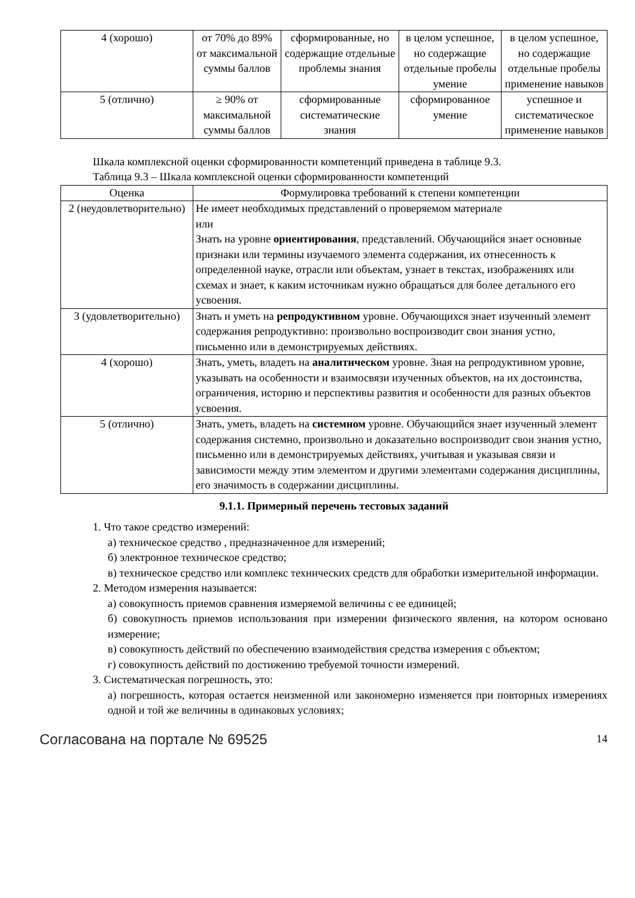| 4 (хорошо) | от 70% до 89% от максимальной суммы баллов | сформированные, но содержащие отдельные проблемы знания | в целом успешное, но содержащие отдельные пробелы умение | в целом успешное, но содержащие отдельные пробелы применение навыков |
| 5 (отлично) | ≥ 90% от максимальной суммы баллов | сформированные систематические знания | сформированное умение | успешное и систематическое применение навыков |
Шкала комплексной оценки сформированности компетенций приведена в таблице 9.3.
Таблица 9.3 – Шкала комплексной оценки сформированности компетенций
| Оценка | Формулировка требований к степени компетенции |
| --- | --- |
| 2 (неудовлетворительно) | Не имеет необходимых представлений о проверяемом материале или Знать на уровне ориентирования , представлений. Обучающийся знает основные признаки или термины изучаемого элемента содержания, их отнесенность к определенной науке, отрасли или объектам, узнает в текстах, изображениях или схемах и знает, к каким источникам нужно обращаться для более детального его усвоения. |
| 3 (удовлетворительно) | Знать и уметь на репродуктивном уровне. Обучающихся знает изученный элемент содержания репродуктивно: произвольно воспроизводит свои знания устно, письменно или в демонстрируемых действиях. |
| 4 (хорошо) | Знать, уметь, владеть на аналитическом уровне. Зная на репродуктивном уровне, указывать на особенности и взаимосвязи изученных объектов, на их достоинства, ограничения, историю и перспективы развития и особенности для разных объектов усвоения. |
| 5 (отлично) | Знать, уметь, владеть на системном уровне. Обучающийся знает изученный элемент содержания системно, произвольно и доказательно воспроизводит свои знания устно, письменно или в демонстрируемых действиях, учитывая и указывая связи и зависимости между этим элементом и другими элементами содержания дисциплины, его значимость в содержании дисциплины. |
9.1.1. Примерный перечень тестовых заданий
1. Что такое средство измерений:
а) техническое средство , предназначенное для измерений;
б) электронное техническое средство;
в) техническое средство или комплекс технических средств для обработки измерительной информации.
2. Методом измерения называется:
а) совокупность приемов сравнения измеряемой величины с ее единицей;
б) совокупность приемов использования при измерении физического явления, на котором основано измерение;
в) совокупность действий по обеспечению взаимодействия средства измерения с объектом;
г) совокупность действий по достижению требуемой точности измерений.
3. Систематическая погрешность, это:
а) погрешность, которая остается неизменной или закономерно изменяется при повторных измерениях одной и той же величины в одинаковых условиях;
Согласована на портале № 69525 14